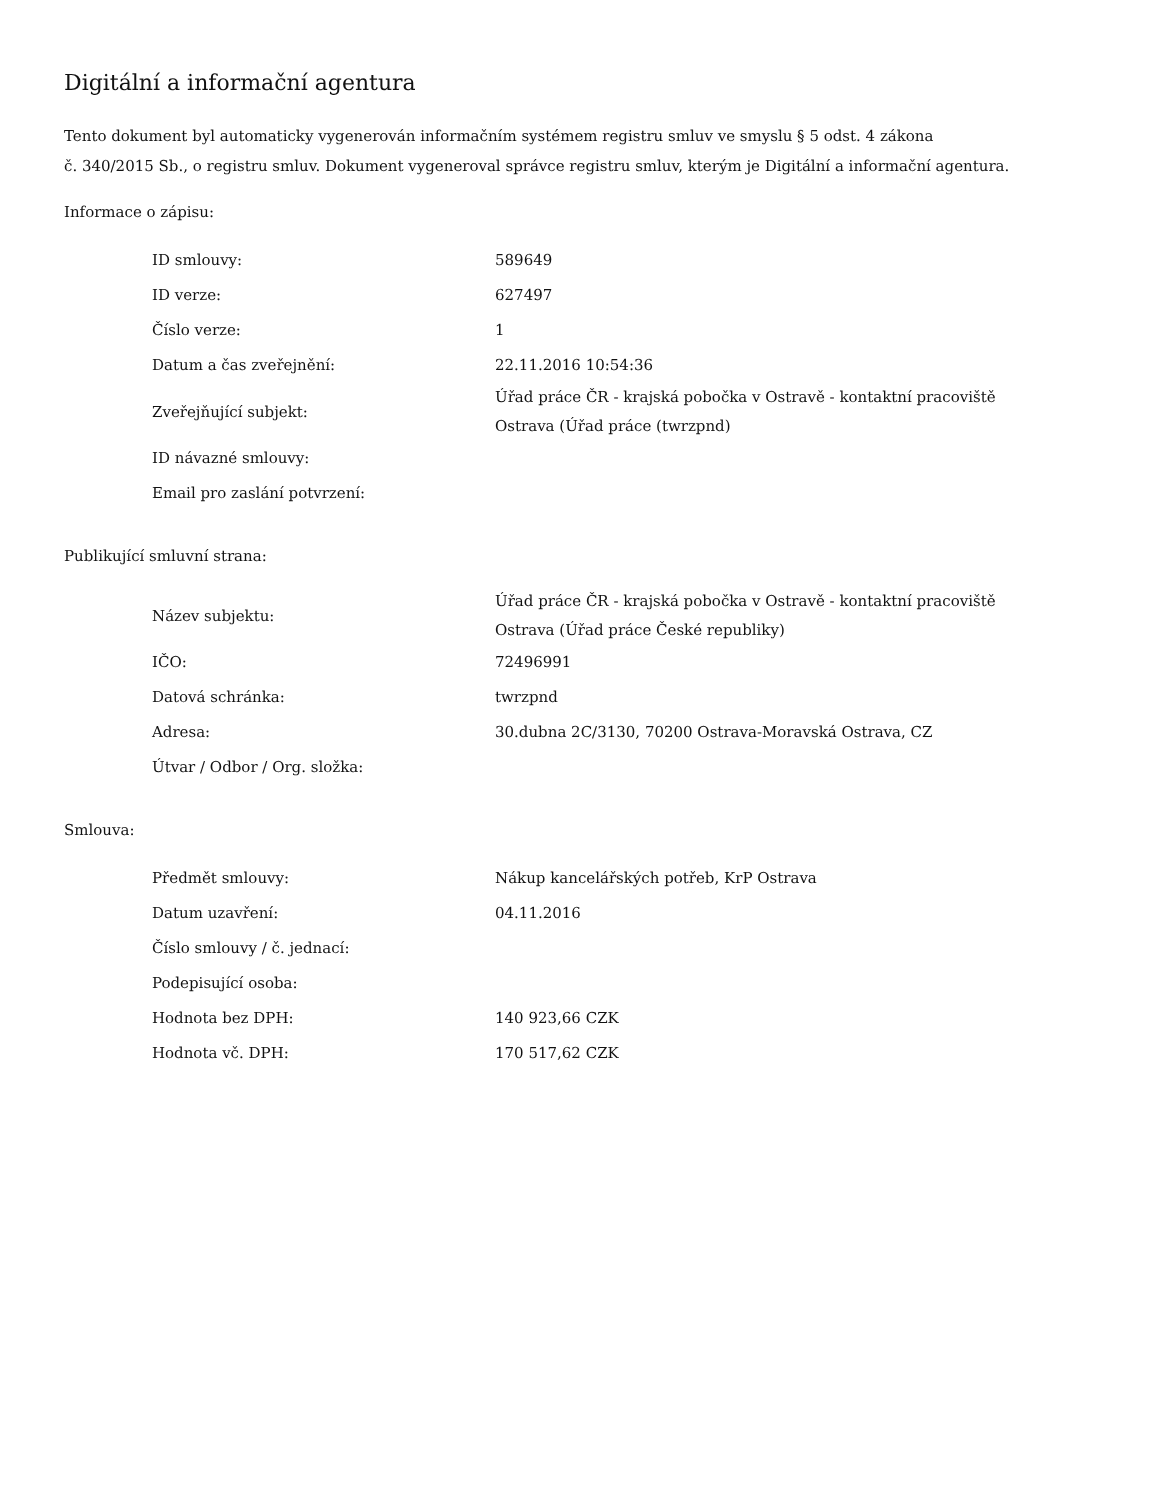Digitální a informační agentura
Tento dokument byl automaticky vygenerován informačním systémem registru smluv ve smyslu § 5 odst. 4 zákona
č. 340/2015 Sb., o registru smluv. Dokument vygeneroval správce registru smluv, kterým je Digitální a informační agentura.
Informace o zápisu:
| ID smlouvy: | 589649 |
| ID verze: | 627497 |
| Číslo verze: | 1 |
| Datum a čas zveřejnění: | 22.11.2016 10:54:36 |
| Zveřejňující subjekt: | Úřad práce ČR - krajská pobočka v Ostravě - kontaktní pracoviště Ostrava (Úřad práce (twrzpnd) |
| ID návazné smlouvy: | |
| Email pro zaslání potvrzení: | |
Publikující smluvní strana:
| Název subjektu: | Úřad práce ČR - krajská pobočka v Ostravě - kontaktní pracoviště Ostrava (Úřad práce České republiky) |
| IČO: | 72496991 |
| Datová schránka: | twrzpnd |
| Adresa: | 30.dubna 2C/3130, 70200 Ostrava-Moravská Ostrava, CZ |
| Útvar / Odbor / Org. složka: | |
Smlouva:
| Předmět smlouvy: | Nákup kancelářských potřeb, KrP Ostrava |
| Datum uzavření: | 04.11.2016 |
| Číslo smlouvy / č. jednací: | |
| Podepisující osoba: | |
| Hodnota bez DPH: | 140 923,66 CZK |
| Hodnota vč. DPH: | 170 517,62 CZK |